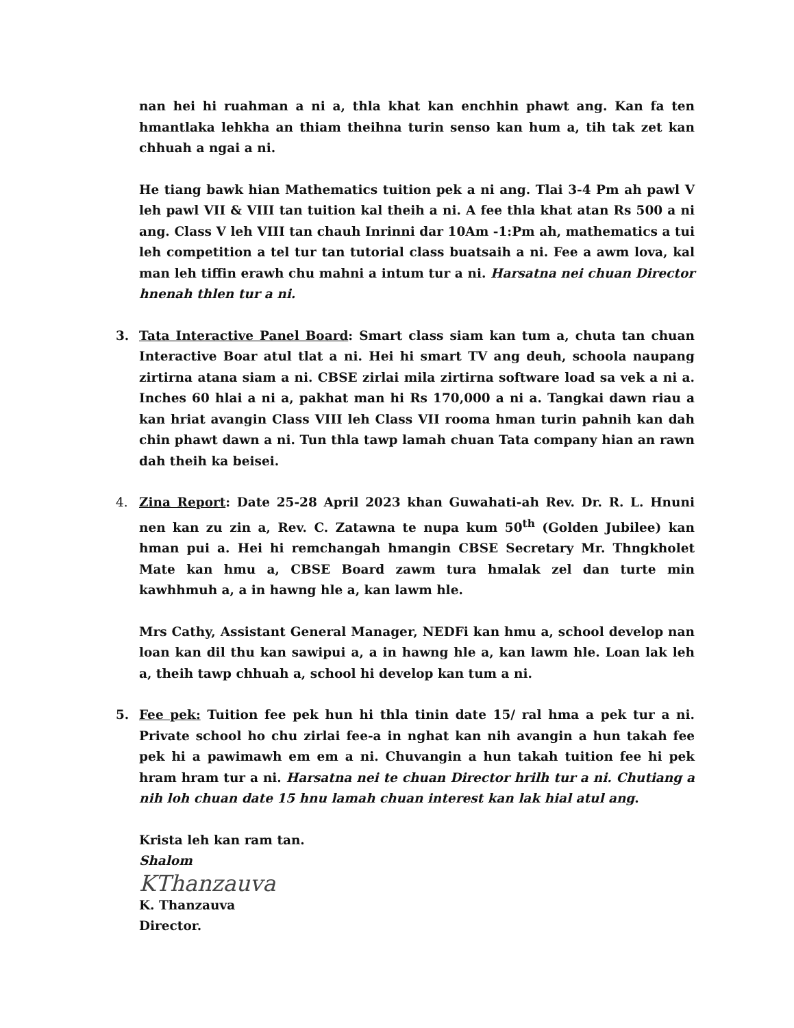nan hei hi ruahman a ni a, thla khat kan enchhin phawt ang. Kan fa ten hmantlaka lehkha an thiam theihna turin senso kan hum a, tih tak zet kan chhuah a ngai a ni.
He tiang bawk hian Mathematics tuition pek a ni ang. Tlai 3-4 Pm ah pawl V leh pawl VII & VIII tan tuition kal theih a ni. A fee thla khat atan Rs 500 a ni ang. Class V leh VIII tan chauh Inrinni dar 10Am -1:Pm ah, mathematics a tui leh competition a tel tur tan tutorial class buatsaih a ni. Fee a awm lova, kal man leh tiffin erawh chu mahni a intum tur a ni. Harsatna nei chuan Director hnenah thlen tur a ni.
3. Tata Interactive Panel Board: Smart class siam kan tum a, chuta tan chuan Interactive Boar atul tlat a ni. Hei hi smart TV ang deuh, schoola naupang zirtirna atana siam a ni. CBSE zirlai mila zirtirna software load sa vek a ni a. Inches 60 hlai a ni a, pakhat man hi Rs 170,000 a ni a. Tangkai dawn riau a kan hriat avangin Class VIII leh Class VII rooma hman turin pahnih kan dah chin phawt dawn a ni. Tun thla tawp lamah chuan Tata company hian an rawn dah theih ka beisei.
4. Zina Report: Date 25-28 April 2023 khan Guwahati-ah Rev. Dr. R. L. Hnuni nen kan zu zin a, Rev. C. Zatawna te nupa kum 50<sup>th</sup> (Golden Jubilee) kan hman pui a. Hei hi remchangah hmangin CBSE Secretary Mr. Thngkholet Mate kan hmu a, CBSE Board zawm tura hmalak zel dan turte min kawhhmuh a, a in hawng hle a, kan lawm hle.
Mrs Cathy, Assistant General Manager, NEDFi kan hmu a, school develop nan loan kan dil thu kan sawipui a, a in hawng hle a, kan lawm hle. Loan lak leh a, theih tawp chhuah a, school hi develop kan tum a ni.
5. Fee pek: Tuition fee pek hun hi thla tinin date 15/ ral hma a pek tur a ni. Private school ho chu zirlai fee-a in nghat kan nih avangin a hun takah fee pek hi a pawimawh em em a ni. Chuvangin a hun takah tuition fee hi pek hram hram tur a ni. Harsatna nei te chuan Director hrilh tur a ni. Chutiang a nih loh chuan date 15 hnu lamah chuan interest kan lak hial atul ang.
Krista leh kan ram tan.
Shalom
KThanzauva
K. Thanzauva
Director.